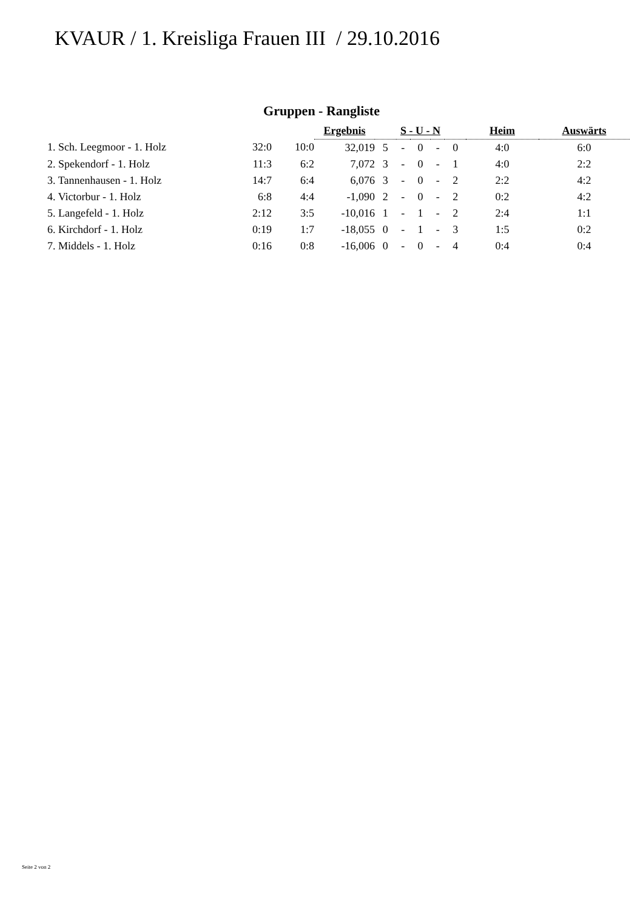KVAUR / 1. Kreisliga Frauen III / 29.10.2016
Gruppen - Rangliste
| | | | Ergebnis | S - U - N | | | | | Heim | Auswärts |
| 1. Sch. Leegmoor - 1. Holz | 32:0 | 10:0 | 32,019 | 5 | - | 0 | - | 0 | 4:0 | 6:0 |
| 2. Spekendorf - 1. Holz | 11:3 | 6:2 | 7,072 | 3 | - | 0 | - | 1 | 4:0 | 2:2 |
| 3. Tannenhausen - 1. Holz | 14:7 | 6:4 | 6,076 | 3 | - | 0 | - | 2 | 2:2 | 4:2 |
| 4. Victorbur - 1. Holz | 6:8 | 4:4 | -1,090 | 2 | - | 0 | - | 2 | 0:2 | 4:2 |
| 5. Langefeld - 1. Holz | 2:12 | 3:5 | -10,016 | 1 | - | 1 | - | 2 | 2:4 | 1:1 |
| 6. Kirchdorf - 1. Holz | 0:19 | 1:7 | -18,055 | 0 | - | 1 | - | 3 | 1:5 | 0:2 |
| 7. Middels - 1. Holz | 0:16 | 0:8 | -16,006 | 0 | - | 0 | - | 4 | 0:4 | 0:4 |
Seite 2 von 2